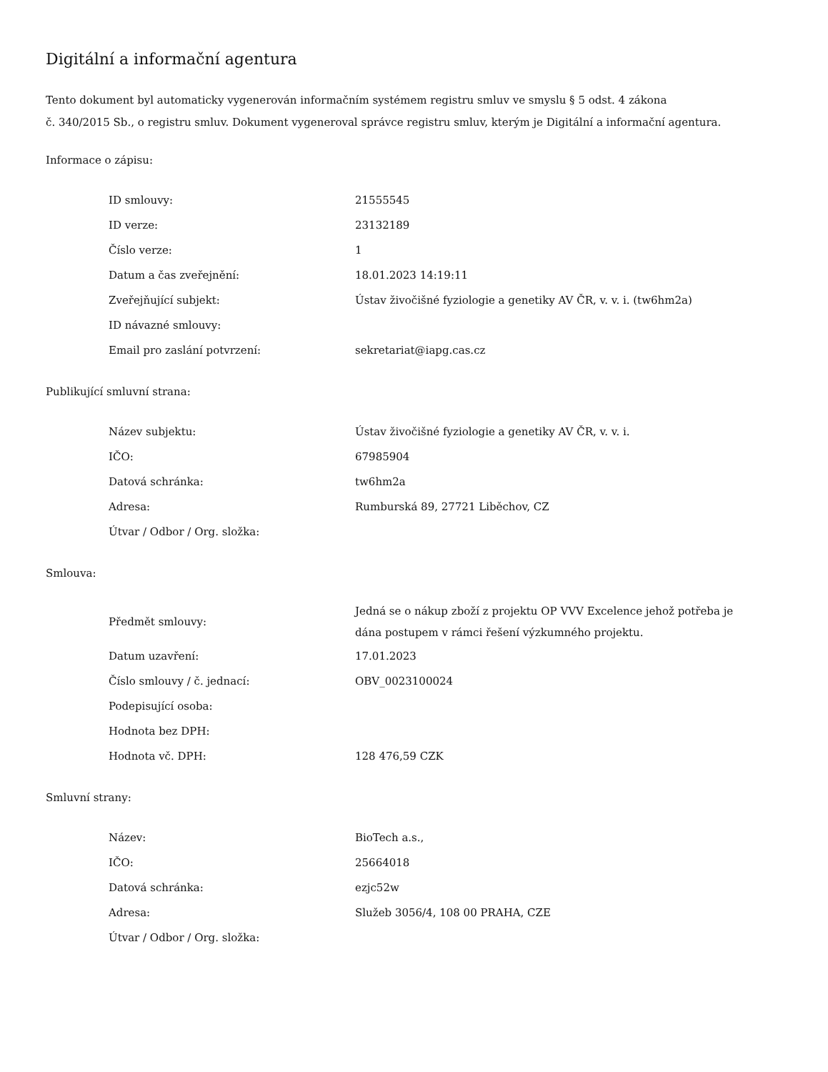Digitální a informační agentura
Tento dokument byl automaticky vygenerován informačním systémem registru smluv ve smyslu § 5 odst. 4 zákona
č. 340/2015 Sb., o registru smluv. Dokument vygeneroval správce registru smluv, kterým je Digitální a informační agentura.
Informace o zápisu:
| ID smlouvy: | 21555545 |
| ID verze: | 23132189 |
| Číslo verze: | 1 |
| Datum a čas zveřejnění: | 18.01.2023 14:19:11 |
| Zveřejňující subjekt: | Ústav živočišné fyziologie a genetiky AV ČR, v. v. i. (tw6hm2a) |
| ID návazné smlouvy: | |
| Email pro zaslání potvrzení: | sekretariat@iapg.cas.cz |
Publikující smluvní strana:
| Název subjektu: | Ústav živočišné fyziologie a genetiky AV ČR, v. v. i. |
| IČO: | 67985904 |
| Datová schránka: | tw6hm2a |
| Adresa: | Rumburská 89, 27721 Liběchov, CZ |
| Útvar / Odbor / Org. složka: | |
Smlouva:
| Předmět smlouvy: | Jedná se o nákup zboží z projektu OP VVV Excelence jehož potřeba je dána postupem v rámci řešení výzkumného projektu. |
| Datum uzavření: | 17.01.2023 |
| Číslo smlouvy / č. jednací: | OBV_0023100024 |
| Podepisující osoba: | |
| Hodnota bez DPH: | |
| Hodnota vč. DPH: | 128 476,59 CZK |
Smluvní strany:
| Název: | BioTech a.s., |
| IČO: | 25664018 |
| Datová schránka: | ezjc52w |
| Adresa: | Služeb 3056/4, 108 00 PRAHA, CZE |
| Útvar / Odbor / Org. složka: | |